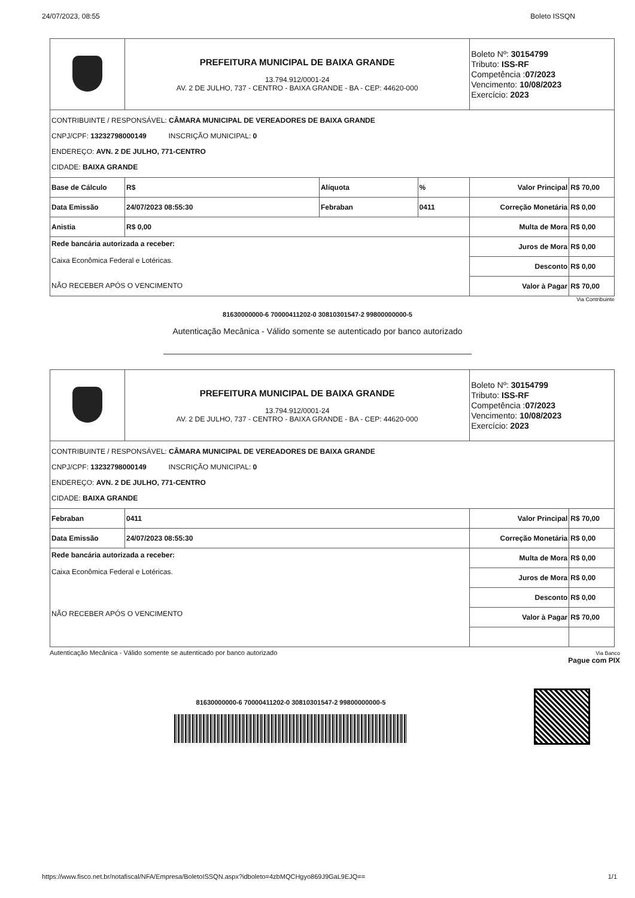24/07/2023, 08:55 Boleto ISSQN
| | PREFEITURA MUNICIPAL DE BAIXA GRANDE 13.794.912/0001-24 AV. 2 DE JULHO, 737 - CENTRO - BAIXA GRANDE - BA - CEP: 44620-000 | | | Boleto Nº: 30154799 Tributo: ISS-RF Competência : 07/2023 Vencimento: 10/08/2023 Exercício: 2023 | |
| CONTRIBUINTE / RESPONSÁVEL: CÂMARA MUNICIPAL DE VEREADORES DE BAIXA GRANDE CNPJ/CPF: 13232798000149 INSCRIÇÃO MUNICIPAL: 0 ENDEREÇO: AVN. 2 DE JULHO, 771-CENTRO CIDADE: BAIXA GRANDE | | | | | |
| Base de Cálculo | R$ | Alíquota | % | Valor Principal | R$ 70,00 |
| Data Emissão | 24/07/2023 08:55:30 | Febraban | 0411 | Correção Monetária | R$ 0,00 |
| Anistia | R$ 0,00 | | | Multa de Mora | R$ 0,00 |
| Rede bancária autorizada a receber: Caixa Econômica Federal e Lotéricas. NÃO RECEBER APÓS O VENCIMENTO | | | | Juros de Mora | R$ 0,00 |
| | | | | Desconto | R$ 0,00 |
| | | | | Valor à Pagar | R$ 70,00 |
Via Contribuinte
81630000000-6 70000411202-0 30810301547-2 99800000000-5
Autenticação Mecânica - Válido somente se autenticado por banco autorizado
| | PREFEITURA MUNICIPAL DE BAIXA GRANDE 13.794.912/0001-24 AV. 2 DE JULHO, 737 - CENTRO - BAIXA GRANDE - BA - CEP: 44620-000 | Boleto Nº: 30154799 Tributo: ISS-RF Competência : 07/2023 Vencimento: 10/08/2023 Exercício: 2023 | |
| CONTRIBUINTE / RESPONSÁVEL: CÂMARA MUNICIPAL DE VEREADORES DE BAIXA GRANDE CNPJ/CPF: 13232798000149 INSCRIÇÃO MUNICIPAL: 0 ENDEREÇO: AVN. 2 DE JULHO, 771-CENTRO CIDADE: BAIXA GRANDE | | | |
| Febraban | 0411 | Valor Principal | R$ 70,00 |
| Data Emissão | 24/07/2023 08:55:30 | Correção Monetária | R$ 0,00 |
| Rede bancária autorizada a receber: Caixa Econômica Federal e Lotéricas. NÃO RECEBER APÓS O VENCIMENTO | | Multa de Mora | R$ 0,00 |
| | | Juros de Mora | R$ 0,00 |
| | | Desconto | R$ 0,00 |
| | | Valor à Pagar | R$ 70,00 |
Autenticação Mecânica - Válido somente se autenticado por banco autorizado Via Banco
Pague com PIX
81630000000-6 70000411202-0 30810301547-2 99800000000-5
https://www.fisco.net.br/notafiscal/NFA/Empresa/BoletoISSQN.aspx?idboleto=4zbMQCHgyo869J9GaL9EJQ== 1/1